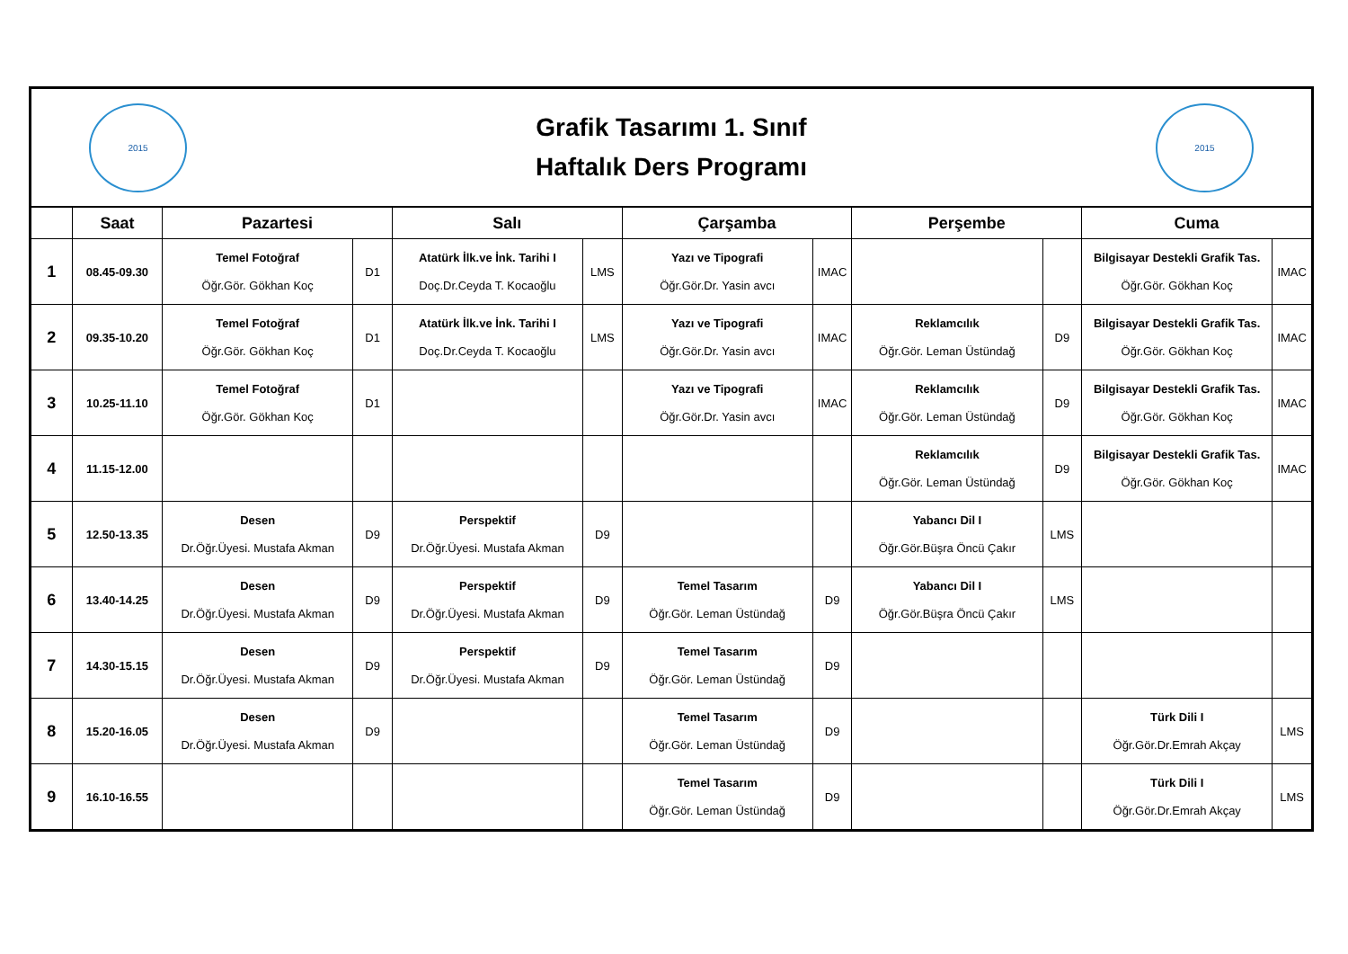| 2015 Grafik Tasarımı 1. Sınıf Haftalık Ders Programı 2015 | | | | | | | | | | | |
| | Saat | Pazartesi | | Salı | | Çarşamba | | Perşembe | | Cuma | |
| 1 | 08.45-09.30 | Temel Fotoğraf Öğr.Gör. Gökhan Koç | D1 | Atatürk İlk.ve İnk. Tarihi I Doç.Dr.Ceyda T. Kocaoğlu | LMS | Yazı ve Tipografi Öğr.Gör.Dr. Yasin avcı | IMAC | | | Bilgisayar Destekli Grafik Tas. Öğr.Gör. Gökhan Koç | IMAC |
| 2 | 09.35-10.20 | Temel Fotoğraf Öğr.Gör. Gökhan Koç | D1 | Atatürk İlk.ve İnk. Tarihi I Doç.Dr.Ceyda T. Kocaoğlu | LMS | Yazı ve Tipografi Öğr.Gör.Dr. Yasin avcı | IMAC | Reklamcılık Öğr.Gör. Leman Üstündağ | D9 | Bilgisayar Destekli Grafik Tas. Öğr.Gör. Gökhan Koç | IMAC |
| 3 | 10.25-11.10 | Temel Fotoğraf Öğr.Gör. Gökhan Koç | D1 | | | Yazı ve Tipografi Öğr.Gör.Dr. Yasin avcı | IMAC | Reklamcılık Öğr.Gör. Leman Üstündağ | D9 | Bilgisayar Destekli Grafik Tas. Öğr.Gör. Gökhan Koç | IMAC |
| 4 | 11.15-12.00 | | | | | | | Reklamcılık Öğr.Gör. Leman Üstündağ | D9 | Bilgisayar Destekli Grafik Tas. Öğr.Gör. Gökhan Koç | IMAC |
| 5 | 12.50-13.35 | Desen Dr.Öğr.Üyesi. Mustafa Akman | D9 | Perspektif Dr.Öğr.Üyesi. Mustafa Akman | D9 | | | Yabancı Dil I Öğr.Gör.Büşra Öncü Çakır | LMS | | |
| 6 | 13.40-14.25 | Desen Dr.Öğr.Üyesi. Mustafa Akman | D9 | Perspektif Dr.Öğr.Üyesi. Mustafa Akman | D9 | Temel Tasarım Öğr.Gör. Leman Üstündağ | D9 | Yabancı Dil I Öğr.Gör.Büşra Öncü Çakır | LMS | | |
| 7 | 14.30-15.15 | Desen Dr.Öğr.Üyesi. Mustafa Akman | D9 | Perspektif Dr.Öğr.Üyesi. Mustafa Akman | D9 | Temel Tasarım Öğr.Gör. Leman Üstündağ | D9 | | | | |
| 8 | 15.20-16.05 | Desen Dr.Öğr.Üyesi. Mustafa Akman | D9 | | | Temel Tasarım Öğr.Gör. Leman Üstündağ | D9 | | | Türk Dili I Öğr.Gör.Dr.Emrah Akçay | LMS |
| 9 | 16.10-16.55 | | | | | Temel Tasarım Öğr.Gör. Leman Üstündağ | D9 | | | Türk Dili I Öğr.Gör.Dr.Emrah Akçay | LMS |